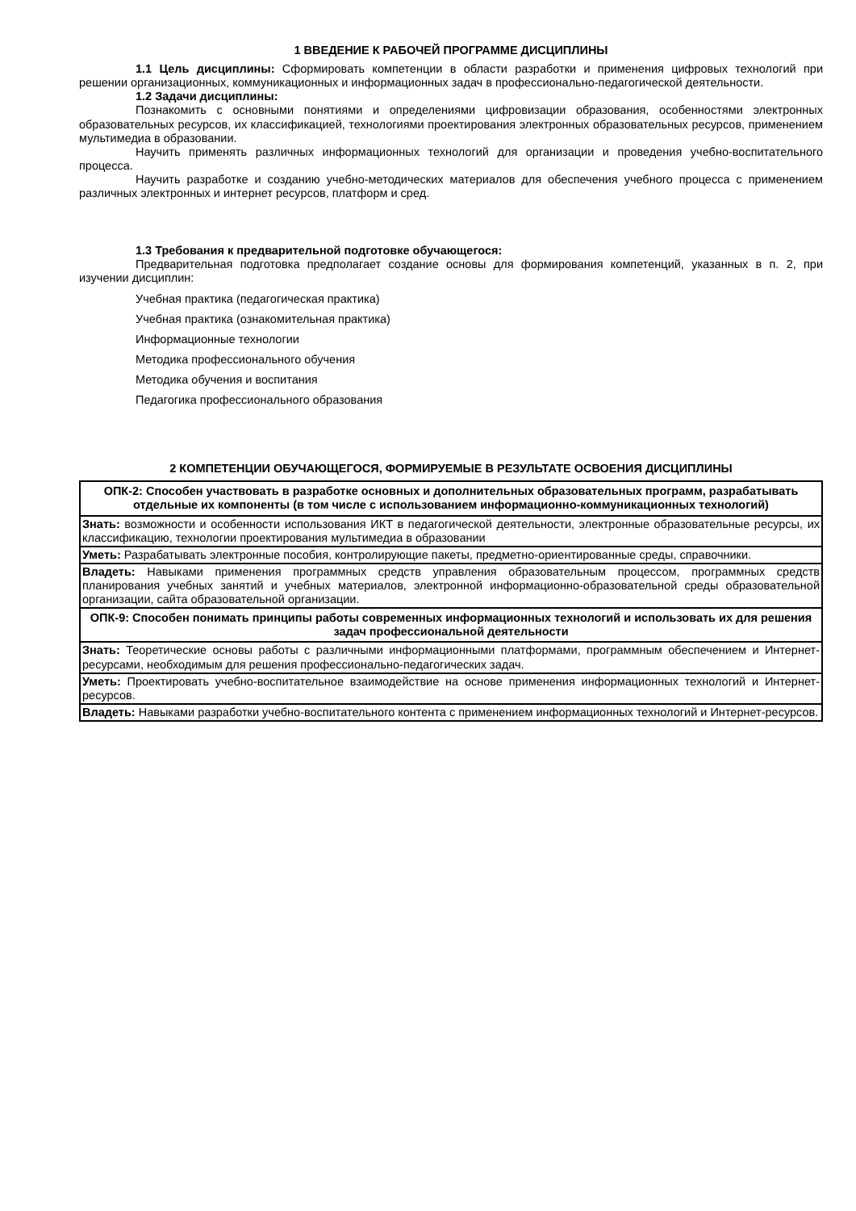1 ВВЕДЕНИЕ К РАБОЧЕЙ ПРОГРАММЕ ДИСЦИПЛИНЫ
1.1 Цель дисциплины: Сформировать компетенции в области разработки и применения цифровых технологий при решении организационных, коммуникационных и информационных задач в профессионально-педагогической деятельности.
1.2 Задачи дисциплины:
Познакомить с основными понятиями и определениями цифровизации образования, особенностями электронных образовательных ресурсов, их классификацией, технологиями проектирования электронных образовательных ресурсов, применением мультимедиа в образовании.
Научить применять различных информационных технологий для организации и проведения учебно-воспитательного процесса.
Научить разработке и созданию учебно-методических материалов для обеспечения учебного процесса с применением различных электронных и интернет ресурсов, платформ и сред.
1.3 Требования к предварительной подготовке обучающегося:
Предварительная подготовка предполагает создание основы для формирования компетенций, указанных в п. 2, при изучении дисциплин:
Учебная практика (педагогическая практика)
Учебная практика (ознакомительная практика)
Информационные технологии
Методика профессионального обучения
Методика обучения и воспитания
Педагогика профессионального образования
2 КОМПЕТЕНЦИИ ОБУЧАЮЩЕГОСЯ, ФОРМИРУЕМЫЕ В РЕЗУЛЬТАТЕ ОСВОЕНИЯ ДИСЦИПЛИНЫ
| ОПК-2: Способен участвовать в разработке основных и дополнительных образовательных программ, разрабатывать отдельные их компоненты (в том числе с использованием информационно-коммуникационных технологий) |
| --- |
| Знать: возможности и особенности использования ИКТ в педагогической деятельности, электронные образовательные ресурсы, их классификацию, технологии проектирования мультимедиа в образовании |
| Уметь: Разрабатывать электронные пособия, контролирующие пакеты, предметно-ориентированные среды, справочники. |
| Владеть: Навыками применения программных средств управления образовательным процессом, программных средств планирования учебных занятий и учебных материалов, электронной информационно-образовательной среды образовательной организации, сайта образовательной организации. |
| ОПК-9: Способен понимать принципы работы современных информационных технологий и использовать их для решения задач профессиональной деятельности |
| Знать: Теоретические основы работы с различными информационными платформами, программным обеспечением и Интернет-ресурсами, необходимым для решения профессионально-педагогических задач. |
| Уметь: Проектировать учебно-воспитательное взаимодействие на основе применения информационных технологий и Интернет-ресурсов. |
| Владеть: Навыками разработки учебно-воспитательного контента с применением информационных технологий и Интернет-ресурсов. |